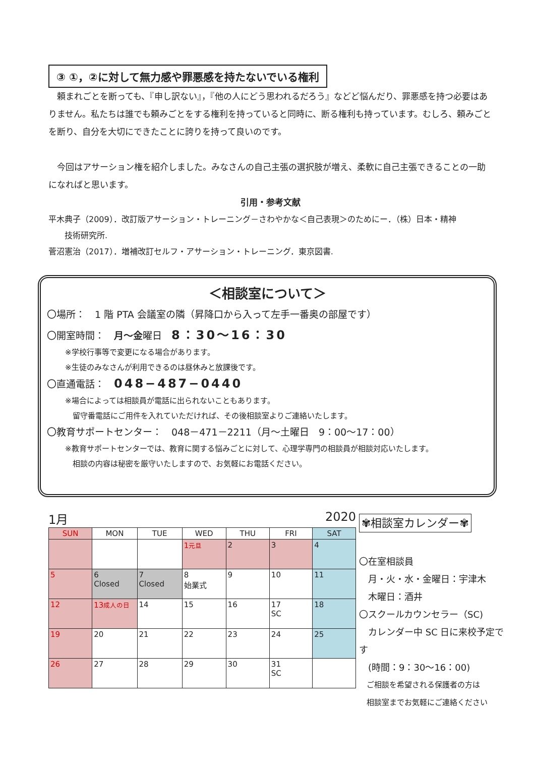③ ①，②に対して無力感や罪悪感を持たないでいる権利
　頼まれごとを断っても、『申し訳ない』，『他の人にどう思われるだろう』などど悩んだり、罪悪感を持つ必要はありません。私たちは誰でも頼みごとをする権利を持っていると同時に、断る権利も持っています。むしろ、頼みごとを断り、自分を大切にできたことに誇りを持って良いのです。
　今回はアサーション権を紹介しました。みなさんの自己主張の選択肢が増え、柔軟に自己主張できることの一助になればと思います。
引用・参考文献
平木典子（2009）．改訂版アサーション・トレーニング－さわやかな＜自己表現＞のためにー．（株）日本・精神
　　技術研究所.
菅沼憲治（2017）．増補改訂セルフ・アサーション・トレーニング．東京図書.
＜相談室について＞
〇場所：　1 階 PTA 会議室の隣（昇降口から入って左手一番奥の部屋です）
〇開室時間：　月～金曜日　8：30～16：30
※学校行事等で変更になる場合があります。
※生徒のみなさんが利用できるのは昼休みと放課後です。
〇直通電話：　048−487−0440
※場合によっては相談員が電話に出られないこともあります。
　留守番電話にご用件を入れていただければ、その後相談室よりご連絡いたします。
〇教育サポートセンター：　048－471－2211（月～土曜日　9：00～17：00）
※教育サポートセンターでは、教育に関する悩みごとに対して、心理学専門の相談員が相談対応いたします。
　相談の内容は秘密を厳守いたしますので、お気軽にお電話ください。
1月 2020
| SUN | MON | TUE | WED | THU | FRI | SAT |
| --- | --- | --- | --- | --- | --- | --- |
| | | | 1 元旦 | 2 | 3 | 4 |
| 5 | 6 Closed | 7 Closed | 8 始業式 | 9 | 10 | 11 |
| 12 | 13 成人の日 | 14 | 15 | 16 | 17 SC | 18 |
| 19 | 20 | 21 | 22 | 23 | 24 | 25 |
| 26 | 27 | 28 | 29 | 30 | 31 SC | |
✾相談室カレンダー✾
〇在室相談員
　月・火・水・金曜日：宇津木
　木曜日：酒井
〇スクールカウンセラー（SC)
　カレンダー中 SC 日に来校予定です
　(時間：9：30～16：00)
　ご相談を希望される保護者の方は
　相談室までお気軽にご連絡ください